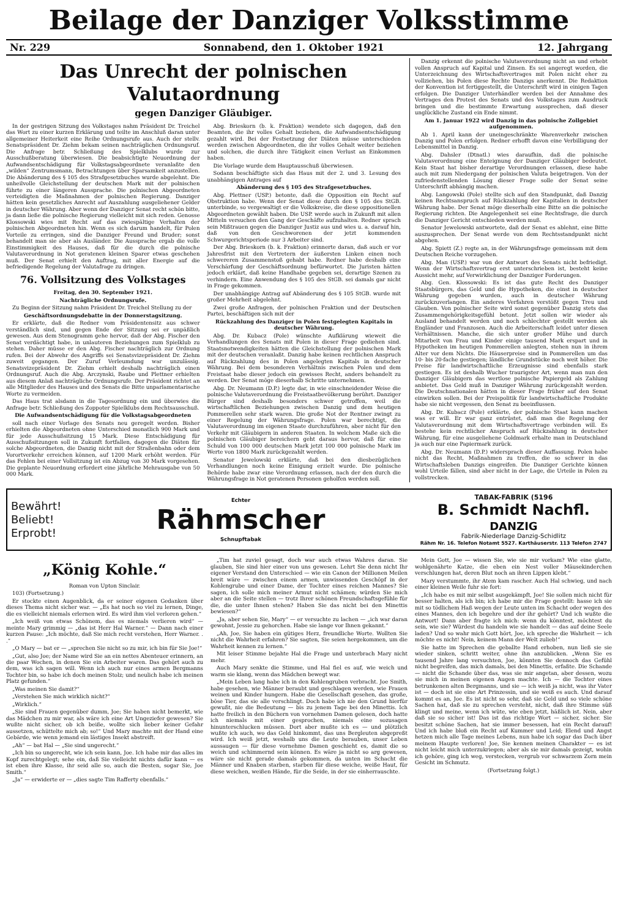Beilage der Danziger Volksstimme
Nr. 229 Sonnabend, den 1. Oktober 1921 12. Jahrgang
Das Unrecht der polnischen Valutaordnung
gegen Danziger Gläubiger.
In der gestrigen Sitzung des Volkstages nahm Präsident Dr. Treichel das Wort zu einer kurzen Erklärung und teilte im Anschluß daran unter allgemeiner Heiterkeit eine Reihe Ordnungsrufe aus. Auch der stellv. Senatspräsident Dr. Ziehm bekam seinen nachträglichen Ordnungsruf. Die Anfrage betr. Schließung des Spielklubs wurde zur Ausschußberatung überwiesen. Die beabsichtigte Neuordnung der Aufwandsentschädigung für Volkstagsabgeordnete veranlaßte den „wilden“ Zentrumsmann, Betrachtungen über Sparsamkeit anzustellen. Die Abänderung des § 105 des Strafgesetzbuches wurde abgelehnt. Die unheilvolle Gleichstellung der deutschen Mark mit der polnischen führte zu einer längeren Aussprache. Die polnischen Abgeordneten verteidigten die Maßnahmen der polnischen Regierung. Danziger hätten kein gesetzliches Anrecht auf Auszahlung ausgeliehener Gelder in deutscher Währung. Aber wenn der Danziger Senat recht schön bitte, ja dann ließe die polnische Regierung vielleicht mit sich reden. Genosse Klossowski wies mit Recht auf das zwiespältige Verhalten der polnischen Abgeordneten hin. Wenn es sich darum handelt, für Polen Vorteile zu erringen, sind die Danziger Freund und Bruder; sonst behandelt man sie aber als Ausländer. Die Aussprache ergab die volle Einstimmigkeit des Hauses, daß für die durch die polnische Valutaverordnung in Not geratenen kleinen Sparer etwas geschehen muß. Der Senat erhielt den Auftrag, mit aller Energie auf die befriedigende Regelung der Valutafrage zu dringen.
76. Vollsitzung des Volkstages
Freitag, den 30. September 1921.
Nachträgliche Ordnungsrufe.
Zu Beginn der Sitzung nahm Präsident Dr. Treichel Stellung zu der
Geschäftsordnungsdebatte in der Donnerstagsitzung.
Er erklärte, daß die Redner vom Präsidentensitz aus schwer verständlich sind, und gegen Ende der Sitzung sei er unpäßlich gewesen. Aus dem Stenogramm gehe hervor, daß der Abg. Fischer den Senat verdächtigt habe, in unlauteren Beziehungen zum Spielklub zu stehen. Daher müsse er den Abg. Fischer nachträglich zur Ordnung rufen. Bei der Abwehr des Angriffs sei Senatsvizepräsident Dr. Ziehm zuweit gegangen. Der Zuruf Verleumdung war unzulässig. Senatsvizepräsident Dr. Ziehm erhielt deshalb nachträglich einen Ordnungsruf. Auch die Abg. Arczynski, Raube und Plettner erhielten aus diesem Anlaß nachträgliche Ordnungsrufe. Der Präsident richtet an alle Mitglieder des Hauses und des Senats die Bitte unparlamentarische Worte zu vermeiden.
Das Haus trat alsdann in die Tagesordnung ein und überwies die Anfrage betr. Schließung des Zoppoter Spielklubs dem Rechtsausschuß.
Die Aufwandsentschädigung für die Volkstagsabgeordneten
soll nach einer Vorlage des Senats neu geregelt werden. Bisher erhielten die Abgeordneten ohne Unterschied monatlich 900 Mark und für jede Ausschußsitzung 15 Mark. Diese Entschädigung für Ausschußsitzungen soll in Zukunft fortfallen, dagegen die Diäten für solche Abgeordneten, die Danzig nicht mit der Straßenbahn oder dem Vorortverkehr erreichen können, auf 1200 Mark erhöht werden. Für das Fehlen bei einer Vollsitzung ist ein Abzug von 30 Mark vorgesehen. Die geplante Neuordnung erfordert eine jährliche Mehrausgabe von 50 000 Mark.
Abg. Brieskorn (b. k. Fraktion) wendete sich dagegen, daß den Beamten, die ihr volles Gehalt beziehen, die Aufwandsentschädigung gezahlt wird. Bei der Festsetzung der Diäten müsse unterschieden werden zwischen Abgeordneten, die ihr volles Gehalt weiter beziehen und solchen, die durch ihre Tätigkeit einen Verlust an Einkommen haben.
Die Vorlage wurde dem Hauptausschuß überwiesen.
Sodann beschäftigte sich das Haus mit der 2. und 3. Lesung des unabhängigen Antrages auf
Abänderung des § 105 des Strafgesetzbuches.
Abg. Plettner (USP.) betonte, daß die Opposition ein Recht auf Obstruktion habe. Wenn der Senat diese durch den § 105 des StGB. unterbinde, so vergewaltigt er die Volkskreise, die diese oppositionellen Abgeordneten gewählt haben. Die USP. werde auch in Zukunft mit allen Mitteln versuchen den Gang der Geschäfte aufzuhalten. Redner sprach sein Mißtrauen gegen die Danziger Justiz aus und wies u. a. darauf hin, daß von den Geschworenen der jetzt kommenden Schwurgerichtsperiode nur 3 Arbeiter sind.
Der Abg. Brieskorn (b. k. Fraktion) erinnerte daran, daß auch er vor Jahresfrist mit den Vertretern der äußersten Linken einen noch schwereren Zusammenstoß gehabt habe. Redner habe deshalb eine Verschärfung der Geschäftsordnung befürwortet. Die Juristen hätten jedoch erklärt, daß keine Handhabe gegeben sei, derartige Szenen zu verhindern. Eine Anwendung des § 105 des StGB. sei damals gar nicht in Frage gekommen.
Der unabhängige Antrag auf Abänderung des § 105 StGB. wurde mit großer Mehrheit abgelehnt.
Zwei große Anfragen, der polnischen Fraktion und der Deutschen Partei, beschäftigen sich mit der
Rückzahlung des Danziger in Polen festgelegten Kapitals in deutscher Währung.
Abg. Dr. Kubacz (Pole) wünschte Aufklärung wieweit die Verhandlungen des Senats mit Polen in dieser Frage gediehen sind. Staatsnotwendigkeiten hätten die Gleichstellung der polnischen Mark mit der deutschen veranlaßt. Danzig habe keinen rechtlichen Anspruch auf Rückzahlung des in Polen angelegten Kapitals in deutscher Währung. Bei dem besonderen Verhältnis zwischen Polen und dem Freistaat habe dieser jedoch ein gewisses Recht, anders behandelt zu werden. Der Senat möge dieserhalb Schritte unternehmen.
Abg. Dr. Neumann (D.P.) legte dar, in wie einschneidender Weise die polnische Valutaverordnung die Freistaatbevölkerung berührt. Danziger Bürger sind deshalb besonders schwer getroffen, weil die wirtschaftlichen Beziehungen zwischen Danzig und dem heutigen Pommerellen sehr stark waren. Die große Not der Rentner zwingt zu einer Regelung der Währungsfrage. Polen war berechtigt, die Valutaverordnung im eigenen Staate durchzuführen, aber nicht für den Verkehr mit Gläubigern in anderen Staaten. In welchem Maße sich die polnischen Gläubiger bereichern geht daraus hervor, daß für eine Schuld von 100 000 deutschen Mark jetzt 100 000 polnische Mark im Werte von 1800 Mark zurückgezahlt werden.
Senator Jewelowski erklärte, daß bei den diesbezüglichen Verhandlungen noch keine Einigung erzielt wurde. Die polnische Behörde habe zwar eine Verordnung erlassen, nach der den durch die Währungsfrage in Not geratenen Personen geholfen werden soll.
Danzig erkennt die polnische Valutaverordnung nicht an und erhebt vollen Anspruch auf Kapital und Zinsen. Es sei angeregt worden, die Unterzeichnung des Wirtschaftsvertrages mit Polen nicht eher zu vollziehen, bis Polen diese Rechte Danzigs anerkennt. Die Redaktion der Konvention ist fertiggestellt, die Unterschrift wird in einigen Tagen erfolgen. Die Danziger Unterhändler werden bei der Annahme des Vertrages den Protest des Senats und des Volkstages zum Ausdruck bringen und die bestimmte Erwartung aussprechen, daß dieser unglückliche Zustand ein Ende nimmt.
Am 1. Januar 1922 wird Danzig in das polnische Zollgebiet aufgenommen.
Ab 1. April kann der uneingeschränkte Warenverkehr zwischen Danzig und Polen erfolgen. Redner erhofft davon eine Verbilligung der Lebensmittel in Danzig.
Abg. Dahsler (Dtnatl.) wies daraufhin, daß die polnische Valutaverordnung eine Enteignung der Danziger Gläubiger bedeutet. Kein Staat hat bisher derartige Verordnungen erlassen, diese habe auch mit zum Niedergang der polnischen Valuta beigetragen. Von der zufriedenstellenden Lösung dieser Frage solle der Senat seine Unterschrift abhängig machen.
Abg. Langowski (Pole) stellte sich auf den Standpunkt, daß Danzig keinen Rechtsanspruch auf Rückzahlung der Kapitalien in deutscher Währung habe. Der Senat möge dieserhalb eine Bitte an die polnische Regierung richten. Die Angelegenheit sei eine Rechtsfrage, die durch die Danziger Gericht entschieden werden muß.
Senator Jewelowski antwortete, daß der Senat es ablehnt, eine Bitte auszusprechen. Der Senat werde von dem Rechtsstandpunkt nicht abgehen.
Abg. Spiett (Z.) regte an, in der Währungsfrage gemeinsam mit dem Deutschen Reiche vorzugehen.
Abg. Man (USP.) war von der Antwort des Senats nicht befriedigt. Wenn der Wirtschaftsvertrag erst unterschrieben ist, besteht keine Aussicht mehr, auf Verwirklichung der Danziger Forderungen.
Abg. Gen. Klossowski: Es ist das gute Recht des Danziger Staatsbürgers, das Geld und die Hypotheken, die einst in deutscher Währung gegeben wurden, auch in deutscher Währung zurückzuverlangen. Ein anderes Verfahren verstößt gegen Treu und Glauben. Von polnischer Seite wird sonst gegenüber Danzig stets das Zusammengehörigkeitsgefühl betont. Jetzt sollen wir wieder als Ausland behandelt werden und noch schlechter gestellt werden als Engländer und Franzosen. Auch die Arbeiterschaft leidet unter diesen Verhältnissen. Manche, die sich unter großer Mühe und durch Mitarbeit von Frau und Kinder einige tausend Mark erspart und in Hypotheken im heutigen Pommerellen anlegten, stehen nun in ihrem Alter vor dem Nichts. Die Häuserpreise sind in Pommerellen um das 10- bis 20-fache gestiegen; ländliche Grundstücke noch weit höher. Die Preise für landwirtschaftliche Erzeugnisse sind ebenfalls stark gestiegen. Es ist deshalb Wucher traurigster Art, wenn man nun den Danziger Gläubigern das wertlose polnische Papiergeld als Zahlung anbietet. Das Geld muß in Danziger Währung zurückgezahlt werden. Die Deutschnationalen hätten in dieser Frage früher auf den Senat einwirken sollen. Bei der Preispolitik für landwirtschaftliche Produkte habe sie nicht vergessen, den Senat zu beeinflussen.
Abg. Dr. Kubacz (Pole) erklärte, der polnische Staat kann machen was er will. Er war ganz entrüstet, daß man die Regelung der Valutaverordnung mit dem Wirtschaftsvertrage verbinden will. Es bestehe kein rechtlicher Anspruch auf Rückzahlung in deutscher Währung, für eine ausgeliehene Goldmark erhalte man in Deutschland ja auch nur eine Papiermark zurück.
Abg. Dr. Neumann (D.P.) widersprach dieser Auffassung. Polen habe nicht das Recht, Maßnahmen zu treffen, die so schwer in das Wirtschaftsleben Danzigs eingreifen. Die Danziger Gerichte können wohl Urteile fällen, sind aber nicht in der Lage, die Urteile in Polen zu vollstrecken.
Bewährt!
Beliebt!
Erprobt!
Echter
Rähmscher
Schnupftabak
TABAK-FABRIK (5196
B. Schmidt Nachfl.
DANZIG
Fabrik-Niederlage Danzig-Schidlitz
Rähm Nr. 16. Telefon Notamt 5527. Karthäuserstr. 113 Telefon 2747
„König Kohle.“
Roman von Upton Sinclair.
103) (Fortsetzung.)
Er stockte einen Augenblick, da er seiner eigenen Gedanken über dieses Thema nicht sicher war. — „Es hat noch so viel zu lernen, Dinge, die es vielleicht niemals erlernen wird. Es wird ihm viel verloren gehen.“
„Ich weiß von etwas Schönem, das es niemals verlieren wird“ — meinte Mary grimmig — „das ist Herr Hal Warner.“ — Dann nach einer kurzen Pause: „Ich möchte, daß Sie mich recht verstehen, Herr Warner. . .“
„O Mary — bat er — „sprechen Sie nicht so zu mir, ich bin für Sie Joe!“
„Gut, also Joe; der Name wird Sie an ein nettes Abenteuer erinnern, an die paar Wochen, in denen Sie ein Arbeiter waren. Das gehört auch zu dem, was ich sagen will. Wenn ich auch nur eines armen Bergmanns Tochter bin, so habe ich doch meinen Stolz; und neulich habe ich meinen Platz gefunden.“
„Was meinen Sie damit?“
„Verstehen Sie mich wirklich nicht?“
„Wirklich.“
„Sie sind Frauen gegenüber dumm, Joe; Sie haben nicht bemerkt, wie das Mädchen zu mir war, als wäre ich eine Art Ungeziefer gewesen? Sie wußte nicht sicher, ob ich beiße, wollte sich lieber keiner Gefahr aussetzen, schüttelte mich ab; so!“ Und Mary machte mit der Hand eine Gebärde, wie wenn jemand ein lästiges Insekt abstreift.
„Ah“ — bat Hal — „Sie sind ungerecht.“
„Ich bin so ungerecht, wie ich sein kann, Joe. Ich habe mir das alles im Kopf zurechtgelegt; sehe ein, daß Sie vielleicht nichts dafür kann — es ist eben ihre Klasse, ihr seid alle so, auch die Besten, sogar Sie, Joe Smith.“
„Ja“ — erwiderte er — „dies sagte Tim Rafferty ebenfalls.“
„Tim hat zuviel gesagt, doch war auch etwas Wahres daran. Sie glauben, Sie sind hier einer von uns gewesen. Lehrt Sie denn nicht Ihr eigener Verstand den Unterschied — wie ein Canon der Millionen Meilen breit wäre — zwischen einem armen, unwissenden Geschöpf in der Kohlengrube und einer Dame, der Tochter eines reichen Mannes? Sie sagen, ich solle mich meiner Armut nicht schämen; würden Sie mich aber an die Seite stellen — trotz Ihrer schönen Freundschaftsgefühle für die, die unter Ihnen stehen? Haben Sie das nicht bei den Minettis bewiesen?“
„Ja, aber sehen Sie, Mary“ — er versuchte zu lachen — „ich war daran gewohnt, Jessie zu gehorchen. Habe sie lange vor Ihnen gekannt.“
„Ah, Joe, Sie haben ein gütiges Herz, freundliche Worte. Wollten Sie nicht die Wahrheit erfahren? Sie sagten, Sie seien hergekommen, um die Wahrheit kennen zu lernen.“
Mit leiser Stimme bejahte Hal die Frage und unterbrach Mary nicht mehr.
Auch Mary senkte die Stimme, und Hal fiel es auf, wie weich und warm sie klang, wenn das Mädchen bewegt war.
„Mein Leben lang habe ich in den Kohlengruben verbracht. Joe Smith, habe gesehen, wie Männer beraubt und geschlagen werden, wie Frauen weinen und Kinder hungern. Habe die Gesellschaft gesehen, das große, böse Tier, das sie alle verschlingt. Doch habe ich nie den Grund hierfür gewußt, nie die Bedeutung — bis zu jenem Tage bei den Minettis. Ich hatte freilich in den Büchern von vornehmen Damen gelesen, doch hatte ich niemals mit einer gesprochen, niemals eine sozusagen hinunterschlucken müssen. Dort aber mußte ich es — und plötzlich wußte ich auch, wo das Geld hinkommt, das uns Bergleuten abgepreßt wird. Ich weiß jetzt, weshalb uns die Leute berauben, unser Leben aussaugen — für diese vornehme Damen geschieht es, damit die so weich und schimmernd sein können. Es wäre ja nicht so arg gewesen, wäre sie nicht gerade damals gekommen, da unten im Schacht die Männer und Knaben starben, starben für diese weiche, weiße Haut, für diese weichen, weißen Hände, für die Seide, in der sie einherrauschte.
Mein Gott, Joe — wissen Sie, wie sie mir vorkam? Wie eine glatte, wohlgenährte Katze, die eben ein Nest voller Mäusekinderchen verschlungen hat, deren Blut noch an ihren Lippen klebt.“
Mary verstummte, ihr Atem kam rascher. Auch Hal schwieg, und nach einer kleinen Weile fuhr sie fort:
„Ich habe es mit mir selbst ausgekämpft, Joe! Sie sollen mich nicht für besser halten, als ich bin; ich habe mir die Frage gestellt: hasse ich sie mit so tödlichem Haß wegen der Leute unten im Schacht oder wegen des eines Mannes, den ich begehre und der ihr gehört? Und ich wußte die Antwort! Dann aber fragte ich mich: wenn du könntest, möchtest du sein, wie sie? Würdest du handeln wie sie handelt — das auf deine Seele laden? Und so wahr mich Gott hört, Joe, ich spreche die Wahrheit — ich möchte es nicht! Nein, keinem Mann der Welt zulieb!“
Sie hatte im Sprechen die geballte Hand erhoben, nun ließ sie sie wieder sinken, schritt weiter, ohne ihn anzublicken. „Wenn Sie es tausend Jahre lang versuchten, Joe, könnten Sie dennoch das Gefühl nicht begreifen, das mich damals, bei den Minettis, erfaßte. Die Schande — nicht die Schande über das, was sie mir angetan, aber dessen, wozu sie mich in meinen eigenen Augen machte. Ich — die Tochter eines betrunkenen alten Bergmanns, und sie — ich weiß ja nicht, was ihr Vater ist — doch ist sie eine Art Prinzessin, und sie weiß es auch. Und darauf kommt es an, Joe. Es ist nicht so sehr, daß sie Geld und so viele schöne Sachen hat, daß sie zu sprechen versteht, nicht, daß ihre Stimme süß klingt und meine, wenn ich wüte, wie eben jetzt, häßlich ist. Nein, aber daß sie so sicher ist! Das ist das richtige Wort — sicher, sicher. Sie besitzt schöne Sachen, hat sie immer besessen, hat ein Recht darauf! Und ich habe bloß ein Recht auf Kummer und Leid; Elend und Angst hetzen mich alle Tage meines Lebens, nun habe ich sogar das Dach über meinem Haupte verloren! Joe, Sie kennen meinen Charakter — es ist nicht leicht mich unterzukriegen; aber als sie mir damals gezeigt, wohin ich gehöre, ging ich weg, verstecken, vergrub vor schwarzem Zorn mein Gesicht im Schmutz.
(Fortsetzung folgt.)